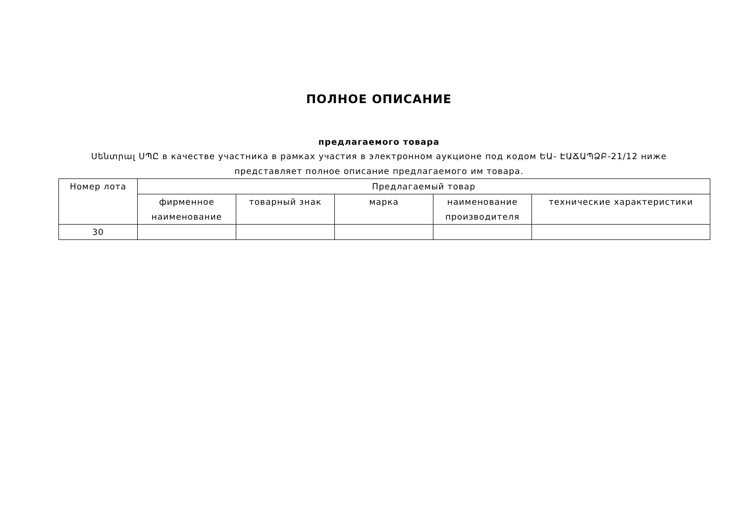ПОЛНОЕ ОПИСАНИЕ
предлагаемого товара
Սենտրալ ՍՊԸ в качестве участника в рамках участия в электронном аукционе под кодом ԵԱ- ԷԱՃԱՊՁԲ-21/12 ниже представляет полное описание предлагаемого им товара.
| Номер лота | Предлагаемый товар | | | | |
| --- | --- | --- | --- | --- | --- |
| | фирменное наименование | товарный знак | марка | наименование производителя | технические характеристики |
| 30 | | | | | |